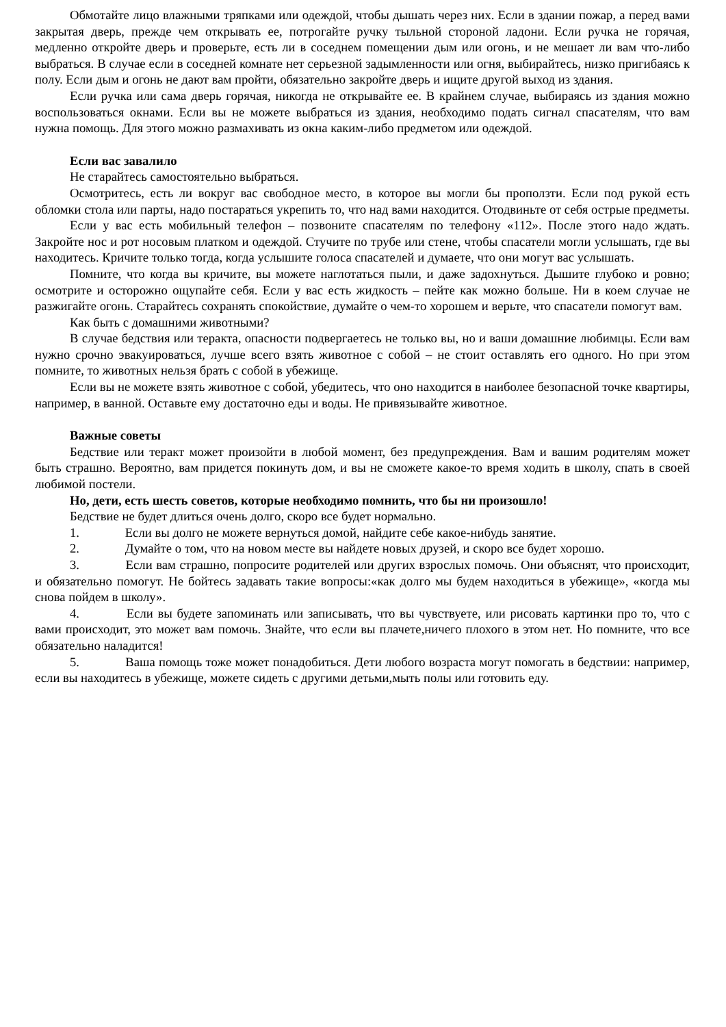Обмотайте лицо влажными тряпками или одеждой, чтобы дышать через них. Если в здании пожар, а перед вами закрытая дверь, прежде чем открывать ее, потрогайте ручку тыльной стороной ладони. Если ручка не горячая, медленно откройте дверь и проверьте, есть ли в соседнем помещении дым или огонь, и не мешает ли вам что-либо выбраться. В случае если в соседней комнате нет серьезной задымленности или огня, выбирайтесь, низко пригибаясь к полу. Если дым и огонь не дают вам пройти, обязательно закройте дверь и ищите другой выход из здания.
Если ручка или сама дверь горячая, никогда не открывайте ее. В крайнем случае, выбираясь из здания можно воспользоваться окнами. Если вы не можете выбраться из здания, необходимо подать сигнал спасателям, что вам нужна помощь. Для этого можно размахивать из окна каким-либо предметом или одеждой.
Если вас завалило
Не старайтесь самостоятельно выбраться.
Осмотритесь, есть ли вокруг вас свободное место, в которое вы могли бы проползти. Если под рукой есть обломки стола или парты, надо постараться укрепить то, что над вами находится. Отодвиньте от себя острые предметы.
Если у вас есть мобильный телефон – позвоните спасателям по телефону «112». После этого надо ждать. Закройте нос и рот носовым платком и одеждой. Стучите по трубе или стене, чтобы спасатели могли услышать, где вы находитесь. Кричите только тогда, когда услышите голоса спасателей и думаете, что они могут вас услышать.
Помните, что когда вы кричите, вы можете наглотаться пыли, и даже задохнуться. Дышите глубоко и ровно; осмотрите и осторожно ощупайте себя. Если у вас есть жидкость – пейте как можно больше. Ни в коем случае не разжигайте огонь. Старайтесь сохранять спокойствие, думайте о чем-то хорошем и верьте, что спасатели помогут вам.
Как быть с домашними животными?
В случае бедствия или теракта, опасности подвергаетесь не только вы, но и ваши домашние любимцы. Если вам нужно срочно эвакуироваться, лучше всего взять животное с собой – не стоит оставлять его одного. Но при этом помните, то животных нельзя брать с собой в убежище.
Если вы не можете взять животное с собой, убедитесь, что оно находится в наиболее безопасной точке квартиры, например, в ванной. Оставьте ему достаточно еды и воды. Не привязывайте животное.
Важные советы
Бедствие или теракт может произойти в любой момент, без предупреждения. Вам и вашим родителям может быть страшно. Вероятно, вам придется покинуть дом, и вы не сможете какое-то время ходить в школу, спать в своей любимой постели.
Но, дети, есть шесть советов, которые необходимо помнить, что бы ни произошло!
Бедствие не будет длиться очень долго, скоро все будет нормально.
1. Если вы долго не можете вернуться домой, найдите себе какое-нибудь занятие.
2. Думайте о том, что на новом месте вы найдете новых друзей, и скоро все будет хорошо.
3. Если вам страшно, попросите родителей или других взрослых помочь. Они объяснят, что происходит, и обязательно помогут. Не бойтесь задавать такие вопросы:«как долго мы будем находиться в убежище», «когда мы снова пойдем в школу».
4. Если вы будете запоминать или записывать, что вы чувствуете, или рисовать картинки про то, что с вами происходит, это может вам помочь. Знайте, что если вы плачете,ничего плохого в этом нет. Но помните, что все обязательно наладится!
5. Ваша помощь тоже может понадобиться. Дети любого возраста могут помогать в бедствии: например, если вы находитесь в убежище, можете сидеть с другими детьми,мыть полы или готовить еду.